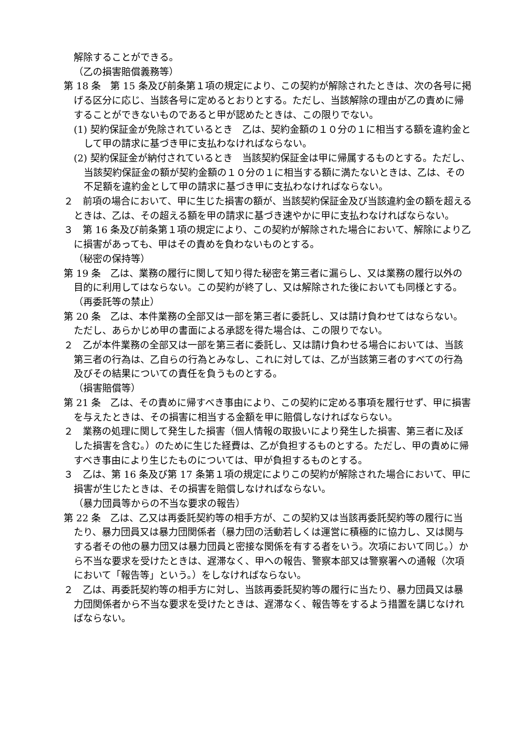解除することができる。
（乙の損害賠償義務等）
第 18 条　第 15 条及び前条第１項の規定により、この契約が解除されたときは、次の各号に掲げる区分に応じ、当該各号に定めるとおりとする。ただし、当該解除の理由が乙の責めに帰することができないものであると甲が認めたときは、この限りでない。
(1) 契約保証金が免除されているとき　乙は、契約金額の１０分の１に相当する額を違約金として甲の請求に基づき甲に支払わなければならない。
(2) 契約保証金が納付されているとき　当該契約保証金は甲に帰属するものとする。ただし、当該契約保証金の額が契約金額の１０分の１に相当する額に満たないときは、乙は、その不足額を違約金として甲の請求に基づき甲に支払わなければならない。
２　前項の場合において、甲に生じた損害の額が、当該契約保証金及び当該違約金の額を超えるときは、乙は、その超える額を甲の請求に基づき速やかに甲に支払わなければならない。
３　第 16 条及び前条第１項の規定により、この契約が解除された場合において、解除により乙に損害があっても、甲はその責めを負わないものとする。
（秘密の保持等）
第 19 条　乙は、業務の履行に関して知り得た秘密を第三者に漏らし、又は業務の履行以外の目的に利用してはならない。この契約が終了し、又は解除された後においても同様とする。
（再委託等の禁止）
第 20 条　乙は、本件業務の全部又は一部を第三者に委託し、又は請け負わせてはならない。ただし、あらかじめ甲の書面による承認を得た場合は、この限りでない。
２　乙が本件業務の全部又は一部を第三者に委託し、又は請け負わせる場合においては、当該第三者の行為は、乙自らの行為とみなし、これに対しては、乙が当該第三者のすべての行為及びその結果についての責任を負うものとする。
（損害賠償等）
第 21 条　乙は、その責めに帰すべき事由により、この契約に定める事項を履行せず、甲に損害を与えたときは、その損害に相当する金額を甲に賠償しなければならない。
２　業務の処理に関して発生した損害（個人情報の取扱いにより発生した損害、第三者に及ぼした損害を含む。）のために生じた経費は、乙が負担するものとする。ただし、甲の責めに帰すべき事由により生じたものについては、甲が負担するものとする。
３　乙は、第 16 条及び第 17 条第１項の規定によりこの契約が解除された場合において、甲に損害が生じたときは、その損害を賠償しなければならない。
（暴力団員等からの不当な要求の報告）
第 22 条　乙は、乙又は再委託契約等の相手方が、この契約又は当該再委託契約等の履行に当たり、暴力団員又は暴力団関係者（暴力団の活動若しくは運営に積極的に協力し、又は関与する者その他の暴力団又は暴力団員と密接な関係を有する者をいう。次項において同じ。）から不当な要求を受けたときは、遅滞なく、甲への報告、警察本部又は警察署への通報（次項において「報告等」という。）をしなければならない。
２　乙は、再委託契約等の相手方に対し、当該再委託契約等の履行に当たり、暴力団員又は暴力団関係者から不当な要求を受けたときは、遅滞なく、報告等をするよう措置を講じなければならない。